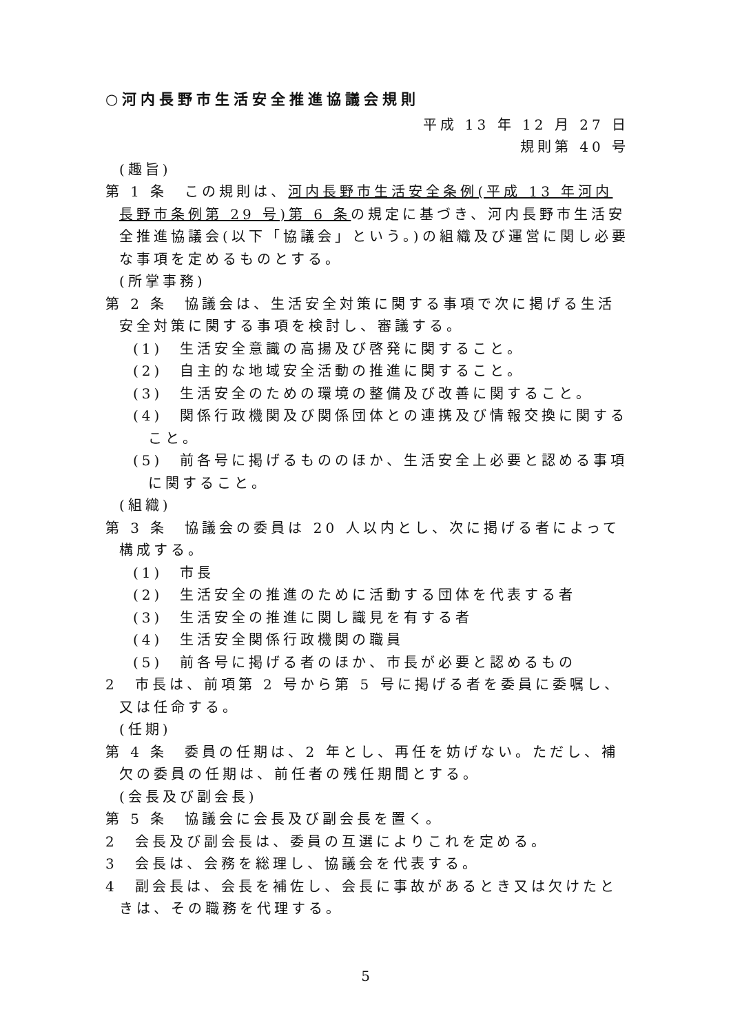○河内長野市生活安全推進協議会規則
平成 13 年 12 月 27 日
規則第 40 号
(趣旨)
第 1 条　この規則は、河内長野市生活安全条例(平成 13 年河内長野市条例第 29 号)第 6 条の規定に基づき、河内長野市生活安全推進協議会(以下「協議会」という。)の組織及び運営に関し必要な事項を定めるものとする。
(所掌事務)
第 2 条　協議会は、生活安全対策に関する事項で次に掲げる生活安全対策に関する事項を検討し、審議する。
(1)　生活安全意識の高揚及び啓発に関すること。
(2)　自主的な地域安全活動の推進に関すること。
(3)　生活安全のための環境の整備及び改善に関すること。
(4)　関係行政機関及び関係団体との連携及び情報交換に関すること。
(5)　前各号に掲げるもののほか、生活安全上必要と認める事項に関すること。
(組織)
第 3 条　協議会の委員は 20 人以内とし、次に掲げる者によって構成する。
(1)　市長
(2)　生活安全の推進のために活動する団体を代表する者
(3)　生活安全の推進に関し識見を有する者
(4)　生活安全関係行政機関の職員
(5)　前各号に掲げる者のほか、市長が必要と認めるもの
2　市長は、前項第 2 号から第 5 号に掲げる者を委員に委嘱し、又は任命する。
(任期)
第 4 条　委員の任期は、2 年とし、再任を妨げない。ただし、補欠の委員の任期は、前任者の残任期間とする。
(会長及び副会長)
第 5 条　協議会に会長及び副会長を置く。
2　会長及び副会長は、委員の互選によりこれを定める。
3　会長は、会務を総理し、協議会を代表する。
4　副会長は、会長を補佐し、会長に事故があるとき又は欠けたときは、その職務を代理する。
5